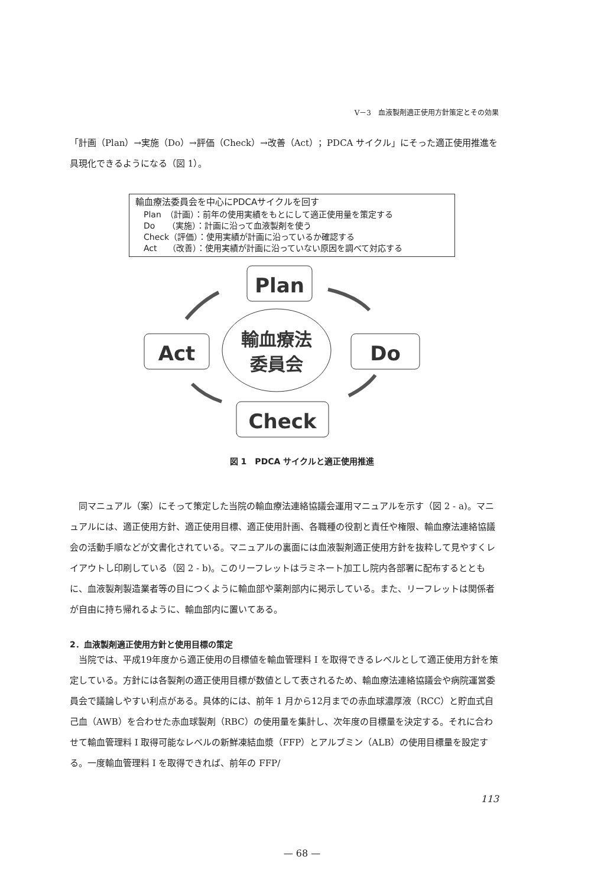V－3　血液製剤適正使用方針策定とその効果
「計画（Plan）→実施（Do）→評価（Check）→改善（Act）；PDCA サイクル」にそった適正使用推進を具現化できるようになる（図 1）。
輸血療法委員会を中心にPDCAサイクルを回す
Plan　（計画）：前年の使用実績をもとにして適正使用量を策定する
Do　　（実施）：計画に沿って血液製剤を使う
Check（評価）：使用実績が計画に沿っているか確認する
Act　 （改善）：使用実績が計画に沿っていない原因を調べて対応する
Plan
Act
Do
Check
輸血療法
委員会
図 1　PDCA サイクルと適正使用推進
　同マニュアル（案）にそって策定した当院の輸血療法連絡協議会運用マニュアルを示す（図 2 - a)。マニュアルには、適正使用方針、適正使用目標、適正使用計画、各職種の役割と責任や権限、輸血療法連絡協議会の活動手順などが文書化されている。マニュアルの裏面には血液製剤適正使用方針を抜粋して見やすくレイアウトし印刷している（図 2 - b)。このリーフレットはラミネート加工し院内各部署に配布するとともに、血液製剤製造業者等の目につくように輸血部や薬剤部内に掲示している。また、リーフレットは関係者が自由に持ち帰れるように、輸血部内に置いてある。
2．血液製剤適正使用方針と使用目標の策定
　当院では、平成19年度から適正使用の目標値を輸血管理料 I を取得できるレベルとして適正使用方針を策定している。方針には各製剤の適正使用目標が数値として表されるため、輸血療法連絡協議会や病院運営委員会で議論しやすい利点がある。具体的には、前年 1 月から12月までの赤血球濃厚液（RCC）と貯血式自己血（AWB）を合わせた赤血球製剤（RBC）の使用量を集計し、次年度の目標量を決定する。それに合わせて輸血管理料 I 取得可能なレベルの新鮮凍結血漿（FFP）とアルブミン（ALB）の使用目標量を設定する。一度輸血管理料 I を取得できれば、前年の FFP/
113
— 68 —